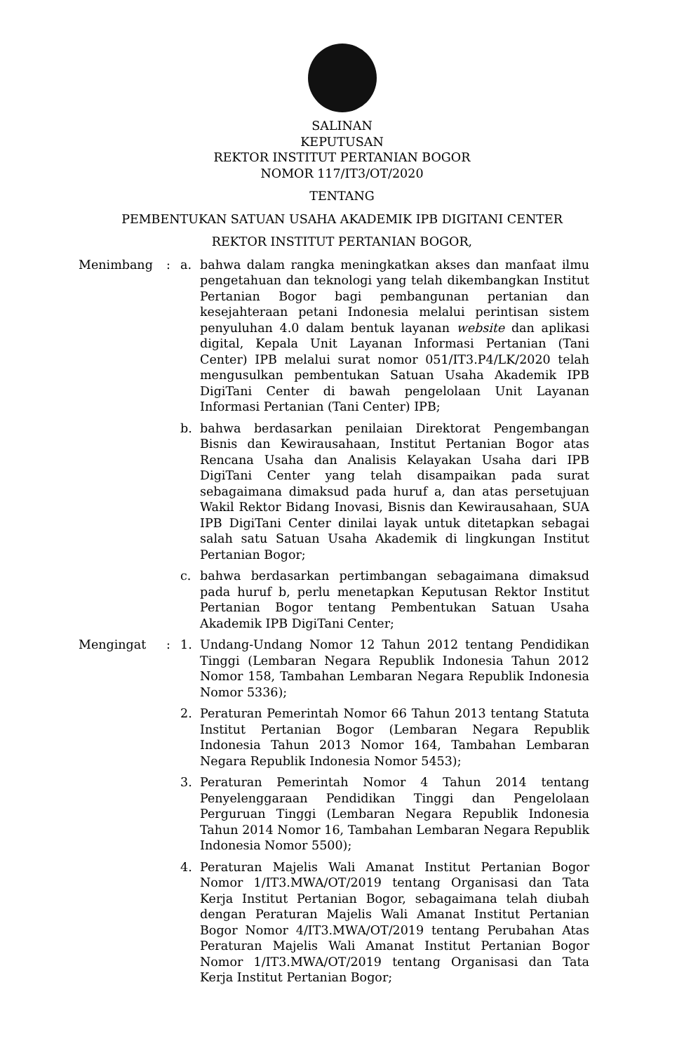SALINAN
KEPUTUSAN
REKTOR INSTITUT PERTANIAN BOGOR
NOMOR 117/IT3/OT/2020
TENTANG
PEMBENTUKAN SATUAN USAHA AKADEMIK IPB DIGITANI CENTER
REKTOR INSTITUT PERTANIAN BOGOR,
Menimbang : a. bahwa dalam rangka meningkatkan akses dan manfaat ilmu pengetahuan dan teknologi yang telah dikembangkan Institut Pertanian Bogor bagi pembangunan pertanian dan kesejahteraan petani Indonesia melalui perintisan sistem penyuluhan 4.0 dalam bentuk layanan website dan aplikasi digital, Kepala Unit Layanan Informasi Pertanian (Tani Center) IPB melalui surat nomor 051/IT3.P4/LK/2020 telah mengusulkan pembentukan Satuan Usaha Akademik IPB DigiTani Center di bawah pengelolaan Unit Layanan Informasi Pertanian (Tani Center) IPB;
b. bahwa berdasarkan penilaian Direktorat Pengembangan Bisnis dan Kewirausahaan, Institut Pertanian Bogor atas Rencana Usaha dan Analisis Kelayakan Usaha dari IPB DigiTani Center yang telah disampaikan pada surat sebagaimana dimaksud pada huruf a, dan atas persetujuan Wakil Rektor Bidang Inovasi, Bisnis dan Kewirausahaan, SUA IPB DigiTani Center dinilai layak untuk ditetapkan sebagai salah satu Satuan Usaha Akademik di lingkungan Institut Pertanian Bogor;
c. bahwa berdasarkan pertimbangan sebagaimana dimaksud pada huruf b, perlu menetapkan Keputusan Rektor Institut Pertanian Bogor tentang Pembentukan Satuan Usaha Akademik IPB DigiTani Center;
Mengingat : 1. Undang-Undang Nomor 12 Tahun 2012 tentang Pendidikan Tinggi (Lembaran Negara Republik Indonesia Tahun 2012 Nomor 158, Tambahan Lembaran Negara Republik Indonesia Nomor 5336);
2. Peraturan Pemerintah Nomor 66 Tahun 2013 tentang Statuta Institut Pertanian Bogor (Lembaran Negara Republik Indonesia Tahun 2013 Nomor 164, Tambahan Lembaran Negara Republik Indonesia Nomor 5453);
3. Peraturan Pemerintah Nomor 4 Tahun 2014 tentang Penyelenggaraan Pendidikan Tinggi dan Pengelolaan Perguruan Tinggi (Lembaran Negara Republik Indonesia Tahun 2014 Nomor 16, Tambahan Lembaran Negara Republik Indonesia Nomor 5500);
4. Peraturan Majelis Wali Amanat Institut Pertanian Bogor Nomor 1/IT3.MWA/OT/2019 tentang Organisasi dan Tata Kerja Institut Pertanian Bogor, sebagaimana telah diubah dengan Peraturan Majelis Wali Amanat Institut Pertanian Bogor Nomor 4/IT3.MWA/OT/2019 tentang Perubahan Atas Peraturan Majelis Wali Amanat Institut Pertanian Bogor Nomor 1/IT3.MWA/OT/2019 tentang Organisasi dan Tata Kerja Institut Pertanian Bogor;